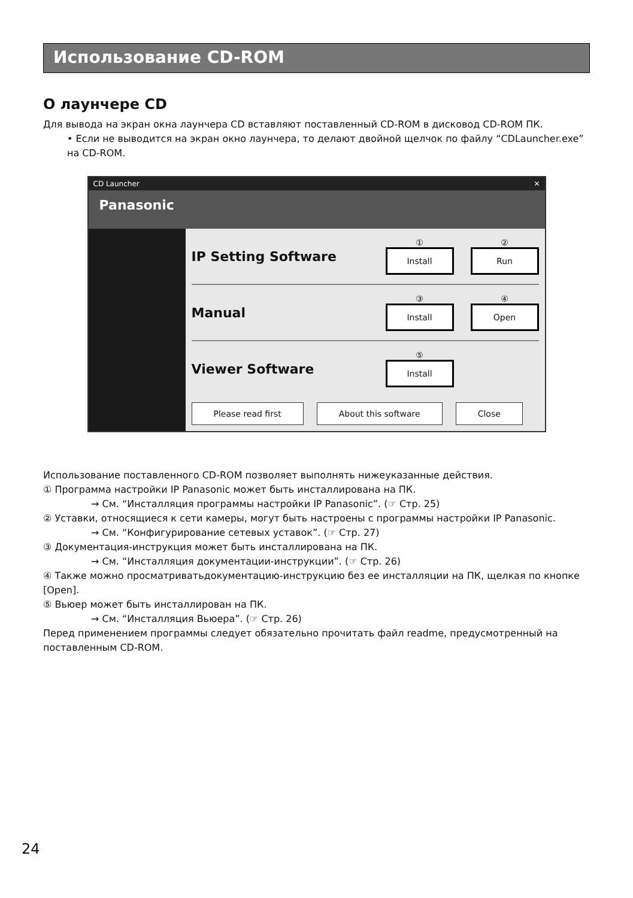Использование CD-ROM
О лаунчере CD
Для вывода на экран окна лаунчера CD вставляют поставленный CD-ROM в дисковод CD-ROM ПК.
• Если не выводится на экран окно лаунчера, то делают двойной щелчок по файлу “CDLauncher.exe” на CD-ROM.
CD Launcher ✕
Panasonic
IP Setting Software
①
Install
②
Run
Manual
③
Install
④
Open
Viewer Software
⑤
Install
Please read first About this software Close
Использование поставленного CD-ROM позволяет выполнять нижеуказанные действия.
① Программа настройки IP Panasonic может быть инсталлирована на ПК.
→ См. “Инсталляция программы настройки IP Panasonic”. (☞ Стр. 25)
② Уставки, относящиеся к сети камеры, могут быть настроены с программы настройки IP Panasonic.
→ См. “Конфигурирование сетевых уставок”. (☞ Стр. 27)
③ Документация-инструкция может быть инсталлирована на ПК.
→ См. “Инсталляция документации-инструкции”. (☞ Стр. 26)
④ Также можно просматриватьдокументацию-инструкцию без ее инсталляции на ПК, щелкая по кнопке [Open].
⑤ Вьюер может быть инсталлирован на ПК.
→ См. “Инсталляция Вьюера”. (☞ Стр. 26)
Перед применением программы следует обязательно прочитать файл readme, предусмотренный на поставленным CD-ROM.
24